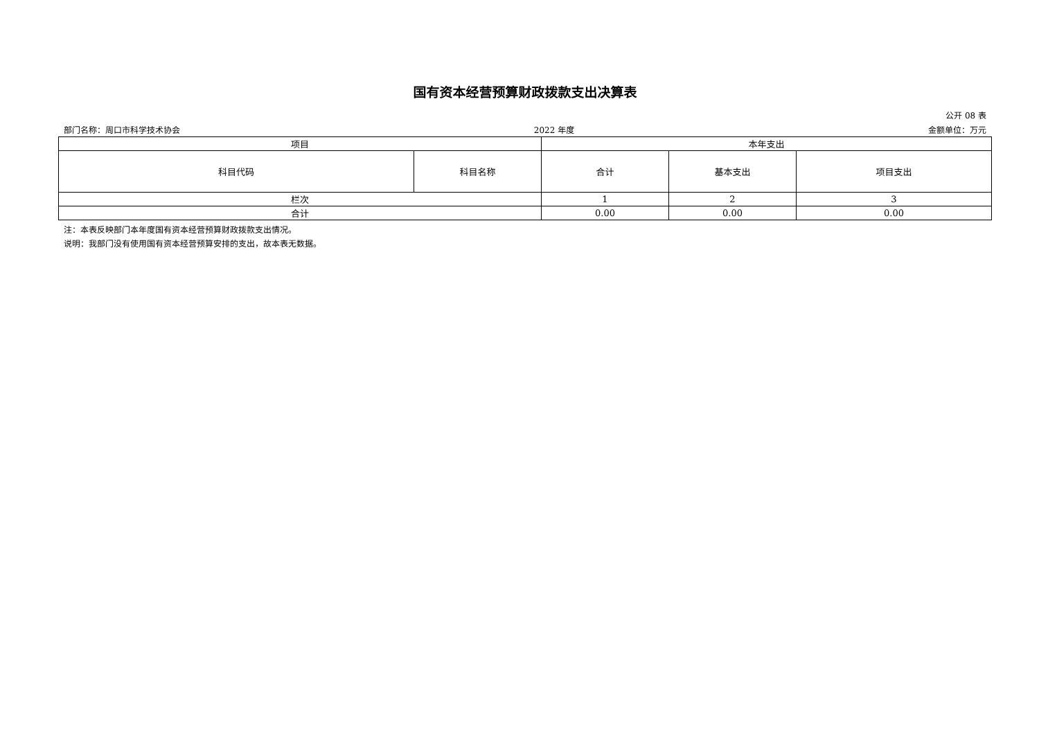国有资本经营预算财政拨款支出决算表
公开 08 表
部门名称：周口市科学技术协会 2022 年度 金额单位：万元
| 项目 | | 本年支出 | | |
| --- | --- | --- | --- | --- |
| 科目代码 | 科目名称 | 合计 | 基本支出 | 项目支出 |
| 栏次 | | 1 | 2 | 3 |
| 合计 | | 0.00 | 0.00 | 0.00 |
注：本表反映部门本年度国有资本经营预算财政拨款支出情况。
说明：我部门没有使用国有资本经营预算安排的支出，故本表无数据。